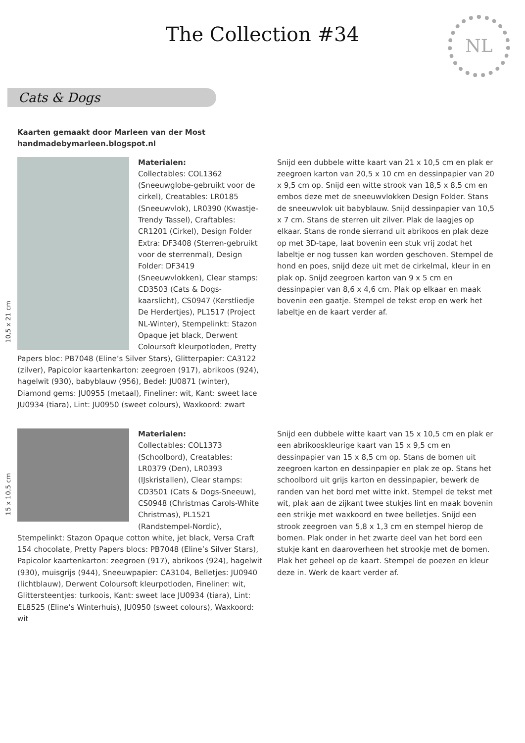The Collection #34
NL
Cats & Dogs
Kaarten gemaakt door Marleen van der Most
handmadebymarleen.blogspot.nl
10,5 x 21 cm
Materialen:
Collectables: COL1362 (Sneeuwglobe-gebruikt voor de cirkel), Creatables: LR0185 (Sneeuwvlok), LR0390 (Kwastje-Trendy Tassel), Craftables: CR1201 (Cirkel), Design Folder Extra: DF3408 (Sterren-gebruikt voor de sterrenmal), Design Folder: DF3419 (Sneeuwvlokken), Clear stamps: CD3503 (Cats & Dogs-kaarslicht), CS0947 (Kerstliedje De Herdertjes), PL1517 (Project NL-Winter), Stempelinkt: Stazon Opaque jet black, Derwent Coloursoft kleurpotloden, Pretty Papers bloc: PB7048 (Eline’s Silver Stars), Glitterpapier: CA3122 (zilver), Papicolor kaartenkarton: zeegroen (917), abrikoos (924), hagelwit (930), babyblauw (956), Bedel: JU0871 (winter), Diamond gems: JU0955 (metaal), Fineliner: wit, Kant: sweet lace JU0934 (tiara), Lint: JU0950 (sweet colours), Waxkoord: zwart
Snijd een dubbele witte kaart van 21 x 10,5 cm en plak er zeegroen karton van 20,5 x 10 cm en dessinpapier van 20 x 9,5 cm op. Snijd een witte strook van 18,5 x 8,5 cm en embos deze met de sneeuwvlokken Design Folder. Stans de sneeuwvlok uit babyblauw. Snijd dessinpapier van 10,5 x 7 cm. Stans de sterren uit zilver. Plak de laagjes op elkaar. Stans de ronde sierrand uit abrikoos en plak deze op met 3D-tape, laat bovenin een stuk vrij zodat het labeltje er nog tussen kan worden geschoven. Stempel de hond en poes, snijd deze uit met de cirkelmal, kleur in en plak op. Snijd zeegroen karton van 9 x 5 cm en dessinpapier van 8,6 x 4,6 cm. Plak op elkaar en maak bovenin een gaatje. Stempel de tekst erop en werk het labeltje en de kaart verder af.
15 x 10,5 cm
Materialen:
Collectables: COL1373 (Schoolbord), Creatables: LR0379 (Den), LR0393 (IJskristallen), Clear stamps: CD3501 (Cats & Dogs-Sneeuw), CS0948 (Christmas Carols-White Christmas), PL1521 (Randstempel-Nordic), Stempelinkt: Stazon Opaque cotton white, jet black, Versa Craft 154 chocolate, Pretty Papers blocs: PB7048 (Eline’s Silver Stars), Papicolor kaartenkarton: zeegroen (917), abrikoos (924), hagelwit (930), muisgrijs (944), Sneeuwpapier: CA3104, Belletjes: JU0940 (lichtblauw), Derwent Coloursoft kleurpotloden, Fineliner: wit, Glittersteentjes: turkoois, Kant: sweet lace JU0934 (tiara), Lint: EL8525 (Eline’s Winterhuis), JU0950 (sweet colours), Waxkoord: wit
Snijd een dubbele witte kaart van 15 x 10,5 cm en plak er een abrikooskleurige kaart van 15 x 9,5 cm en dessinpapier van 15 x 8,5 cm op. Stans de bomen uit zeegroen karton en dessinpapier en plak ze op. Stans het schoolbord uit grijs karton en dessinpapier, bewerk de randen van het bord met witte inkt. Stempel de tekst met wit, plak aan de zijkant twee stukjes lint en maak bovenin een strikje met waxkoord en twee belletjes. Snijd een strook zeegroen van 5,8 x 1,3 cm en stempel hierop de bomen. Plak onder in het zwarte deel van het bord een stukje kant en daaroverheen het strookje met de bomen. Plak het geheel op de kaart. Stempel de poezen en kleur deze in. Werk de kaart verder af.